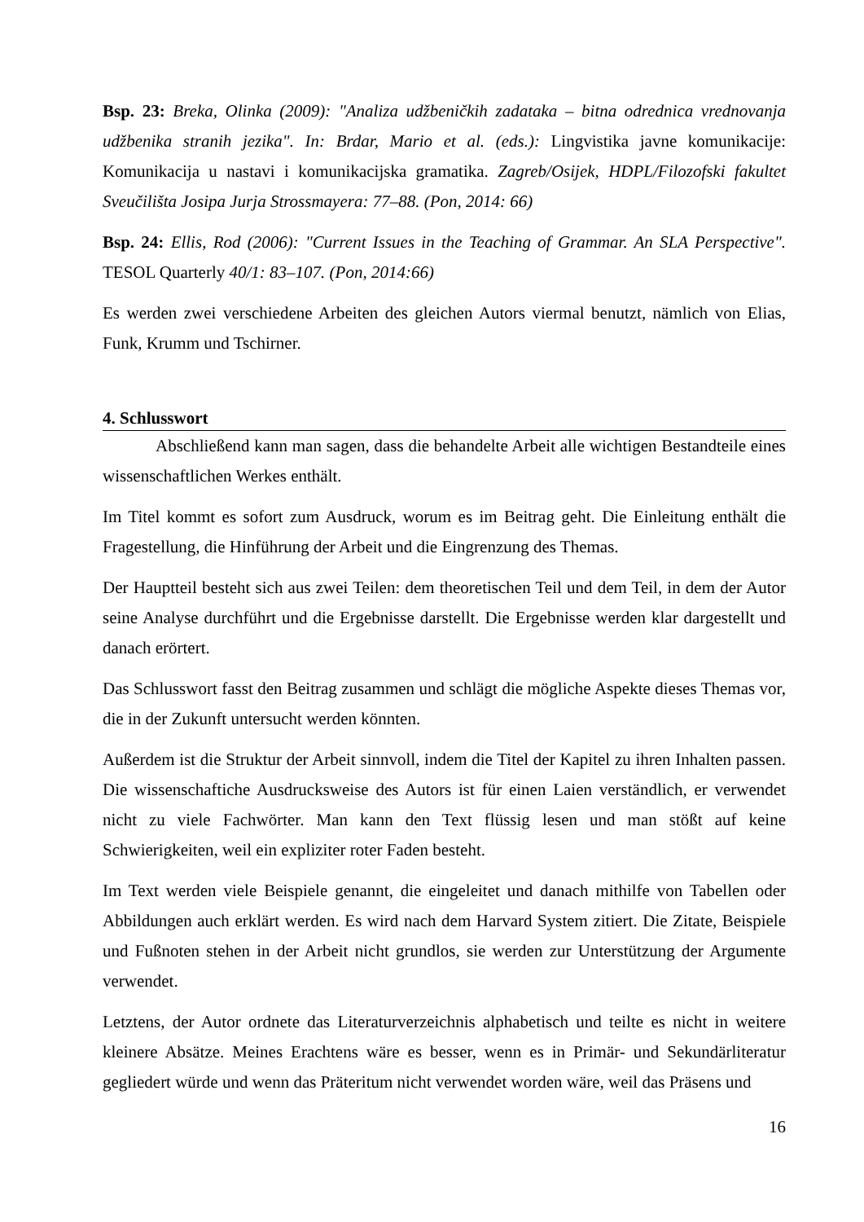Bsp. 23: Breka, Olinka (2009): "Analiza udžbeničkih zadataka – bitna odrednica vrednovanja udžbenika stranih jezika". In: Brdar, Mario et al. (eds.): Lingvistika javne komunikacije: Komunikacija u nastavi i komunikacijska gramatika. Zagreb/Osijek, HDPL/Filozofski fakultet Sveučilišta Josipa Jurja Strossmayera: 77–88. (Pon, 2014: 66)
Bsp. 24: Ellis, Rod (2006): "Current Issues in the Teaching of Grammar. An SLA Perspective". TESOL Quarterly 40/1: 83–107. (Pon, 2014:66)
Es werden zwei verschiedene Arbeiten des gleichen Autors viermal benutzt, nämlich von Elias, Funk, Krumm und Tschirner.
4. Schlusswort
Abschließend kann man sagen, dass die behandelte Arbeit alle wichtigen Bestandteile eines wissenschaftlichen Werkes enthält.
Im Titel kommt es sofort zum Ausdruck, worum es im Beitrag geht. Die Einleitung enthält die Fragestellung, die Hinführung der Arbeit und die Eingrenzung des Themas.
Der Hauptteil besteht sich aus zwei Teilen: dem theoretischen Teil und dem Teil, in dem der Autor seine Analyse durchführt und die Ergebnisse darstellt. Die Ergebnisse werden klar dargestellt und danach erörtert.
Das Schlusswort fasst den Beitrag zusammen und schlägt die mögliche Aspekte dieses Themas vor, die in der Zukunft untersucht werden könnten.
Außerdem ist die Struktur der Arbeit sinnvoll, indem die Titel der Kapitel zu ihren Inhalten passen. Die wissenschaftiche Ausdrucksweise des Autors ist für einen Laien verständlich, er verwendet nicht zu viele Fachwörter. Man kann den Text flüssig lesen und man stößt auf keine Schwierigkeiten, weil ein expliziter roter Faden besteht.
Im Text werden viele Beispiele genannt, die eingeleitet und danach mithilfe von Tabellen oder Abbildungen auch erklärt werden. Es wird nach dem Harvard System zitiert. Die Zitate, Beispiele und Fußnoten stehen in der Arbeit nicht grundlos, sie werden zur Unterstützung der Argumente verwendet.
Letztens, der Autor ordnete das Literaturverzeichnis alphabetisch und teilte es nicht in weitere kleinere Absätze. Meines Erachtens wäre es besser, wenn es in Primär- und Sekundärliteratur gegliedert würde und wenn das Präteritum nicht verwendet worden wäre, weil das Präsens und
16